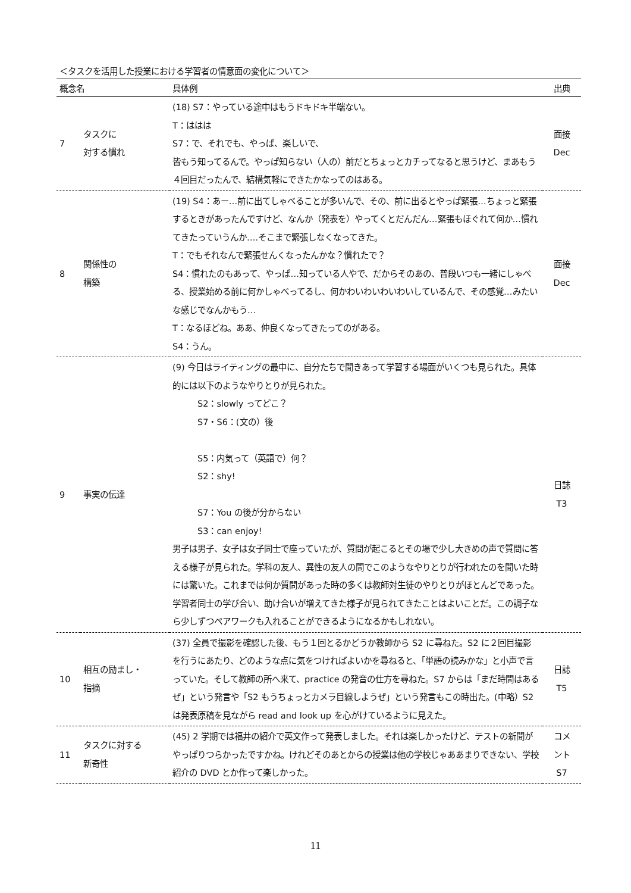＜タスクを活用した授業における学習者の情意面の変化について＞
| 概念名 | | 具体例 | 出典 |
| --- | --- | --- | --- |
| 7 | タスクに 対する慣れ | (18) S7：やっている途中はもうドキドキ半端ない。 T：ははは S7：で、それでも、やっぱ、楽しいで、 皆もう知ってるんで。やっぱ知らない（人の）前だとちょっとカチってなると思うけど、まあもう４回目だったんで、結構気軽にできたかなってのはある。 | 面接 Dec |
| 8 | 関係性の 構築 | (19) S4：あー…前に出てしゃべることが多いんで、その、前に出るとやっぱ緊張…ちょっと緊張するときがあったんですけど、なんか（発表を）やってくとだんだん…緊張もほぐれて何か…慣れてきたっていうんか….そこまで緊張しなくなってきた。 T：でもそれなんで緊張せんくなったんかな？慣れたで？ S4：慣れたのもあって、やっぱ…知っている人やで、だからそのあの、普段いつも一緒にしゃべる、授業始める前に何かしゃべってるし、何かわいわいわいわいしているんで、その感覚…みたいな感じでなんかもう… T：なるほどね。ああ、仲良くなってきたってのがある。 S4：うん。 | 面接 Dec |
| 9 | 事実の伝達 | (9) 今日はライティングの最中に、自分たちで聞きあって学習する場面がいくつも見られた。具体的には以下のようなやりとりが見られた。 S2：slowly ってどこ？ S7・S6：(文の）後 S5：内気って（英語で）何？ S2：shy! S7：You の後が分からない S3：can enjoy! 男子は男子、女子は女子同士で座っていたが、質問が起こるとその場で少し大きめの声で質問に答える様子が見られた。学科の友人、異性の友人の間でこのようなやりとりが行われたのを聞いた時には驚いた。これまでは何か質問があった時の多くは教師対生徒のやりとりがほとんどであった。学習者同士の学び合い、助け合いが増えてきた様子が見られてきたことはよいことだ。この調子なら少しずつペアワークも入れることができるようになるかもしれない。 | 日誌 T3 |
| 10 | 相互の励まし・ 指摘 | (37) 全員で撮影を確認した後、もう１回とるかどうか教師から S2 に尋ねた。S2 に２回目撮影を行うにあたり、どのような点に気をつければよいかを尋ねると、「単語の読みかな」と小声で言っていた。そして教師の所へ来て、practice の発音の仕方を尋ねた。S7 からは「まだ時間はあるぜ」という発言や「S2 もうちょっとカメラ目線しようぜ」という発言もこの時出た。(中略）S2 は発表原稿を見ながら read and look up を心がけているように見えた。 | 日誌 T5 |
| 11 | タスクに対する 新奇性 | (45) 2 学期では福井の紹介で英文作って発表しました。それは楽しかったけど、テストの新聞がやっぱりつらかったですかね。けれどそのあとからの授業は他の学校じゃああまりできない、学校紹介の DVD とか作って楽しかった。 | コメ ント S7 |
11